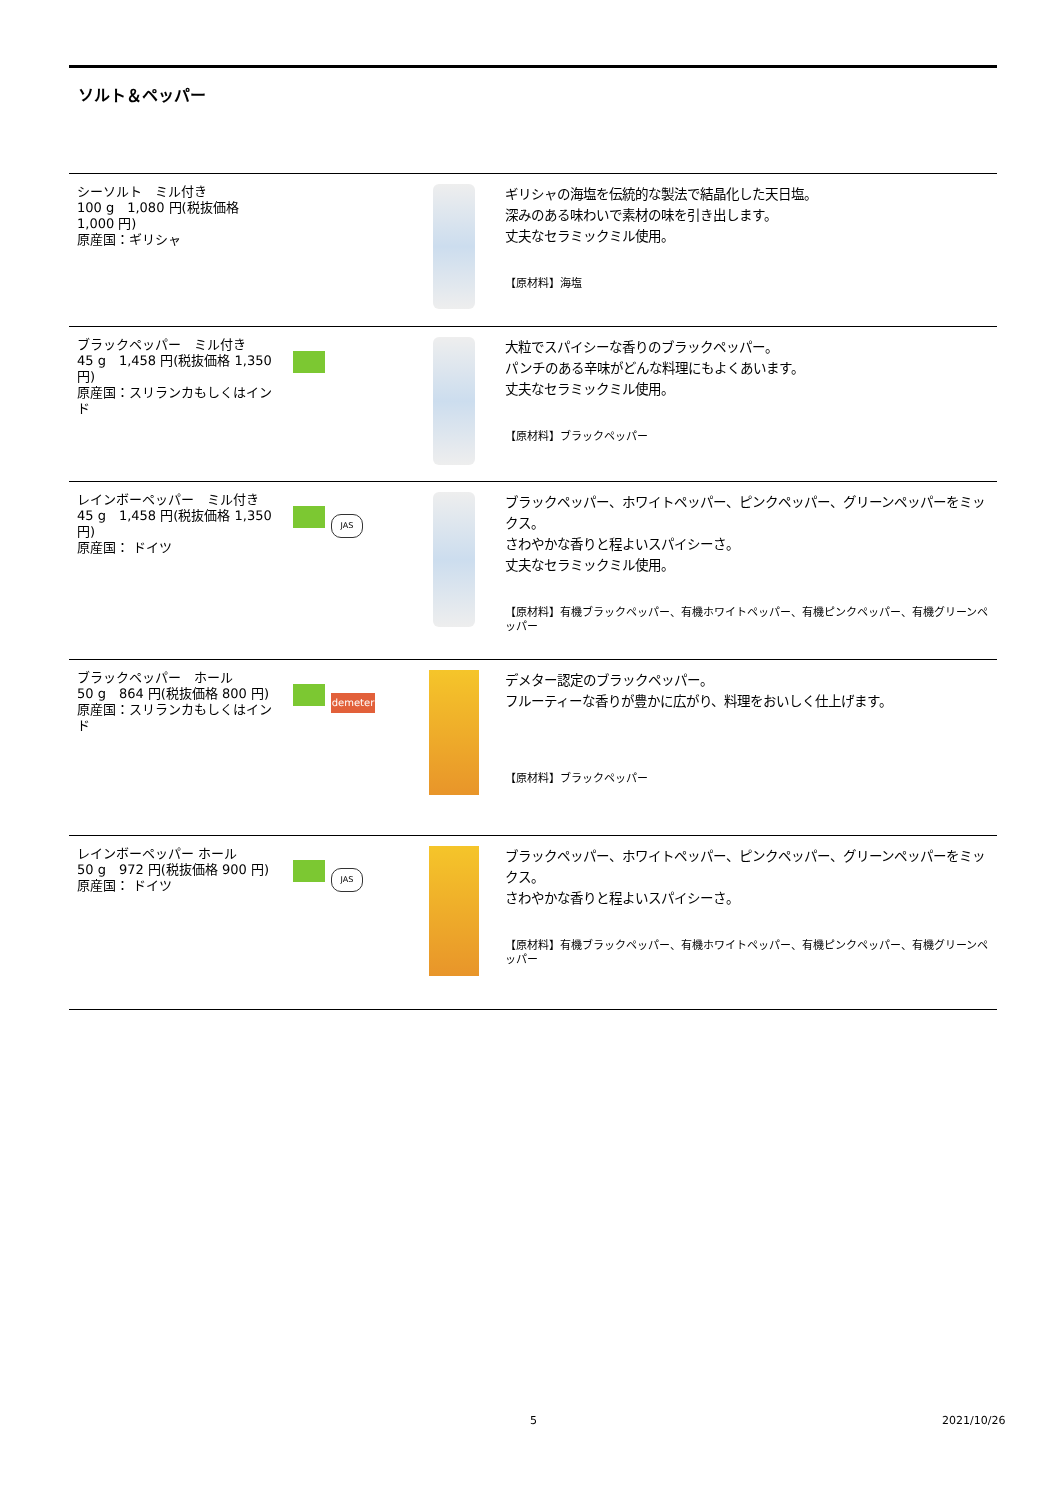ソルト＆ペッパー
| シーソルト ミル付き 100 g 1,080 円(税抜価格 1,000 円) 原産国：ギリシャ | | | ギリシャの海塩を伝統的な製法で結晶化した天日塩。 深みのある味わいで素材の味を引き出します。 丈夫なセラミックミル使用。 【原材料】海塩 |
| ブラックペッパー ミル付き 45 g 1,458 円(税抜価格 1,350 円) 原産国：スリランカもしくはインド | | | 大粒でスパイシーな香りのブラックペッパー。 パンチのある辛味がどんな料理にもよくあいます。 丈夫なセラミックミル使用。 【原材料】ブラックペッパー |
| レインボーペッパー ミル付き 45 g 1,458 円(税抜価格 1,350 円) 原産国： ドイツ | JAS | | ブラックペッパー、ホワイトペッパー、ピンクペッパー、グリーンペッパーをミックス。 さわやかな香りと程よいスパイシーさ。 丈夫なセラミックミル使用。 【原材料】有機ブラックペッパー、有機ホワイトペッパー、有機ピンクペッパー、有機グリーンペッパー |
| ブラックペッパー ホール 50 g 864 円(税抜価格 800 円) 原産国：スリランカもしくはインド | demeter | | デメター認定のブラックペッパー。 フルーティーな香りが豊かに広がり、料理をおいしく仕上げます。 【原材料】ブラックペッパー |
| レインボーペッパー ホール 50 g 972 円(税抜価格 900 円) 原産国： ドイツ | JAS | | ブラックペッパー、ホワイトペッパー、ピンクペッパー、グリーンペッパーをミックス。 さわやかな香りと程よいスパイシーさ。 【原材料】有機ブラックペッパー、有機ホワイトペッパー、有機ピンクペッパー、有機グリーンペッパー |
5 2021/10/26